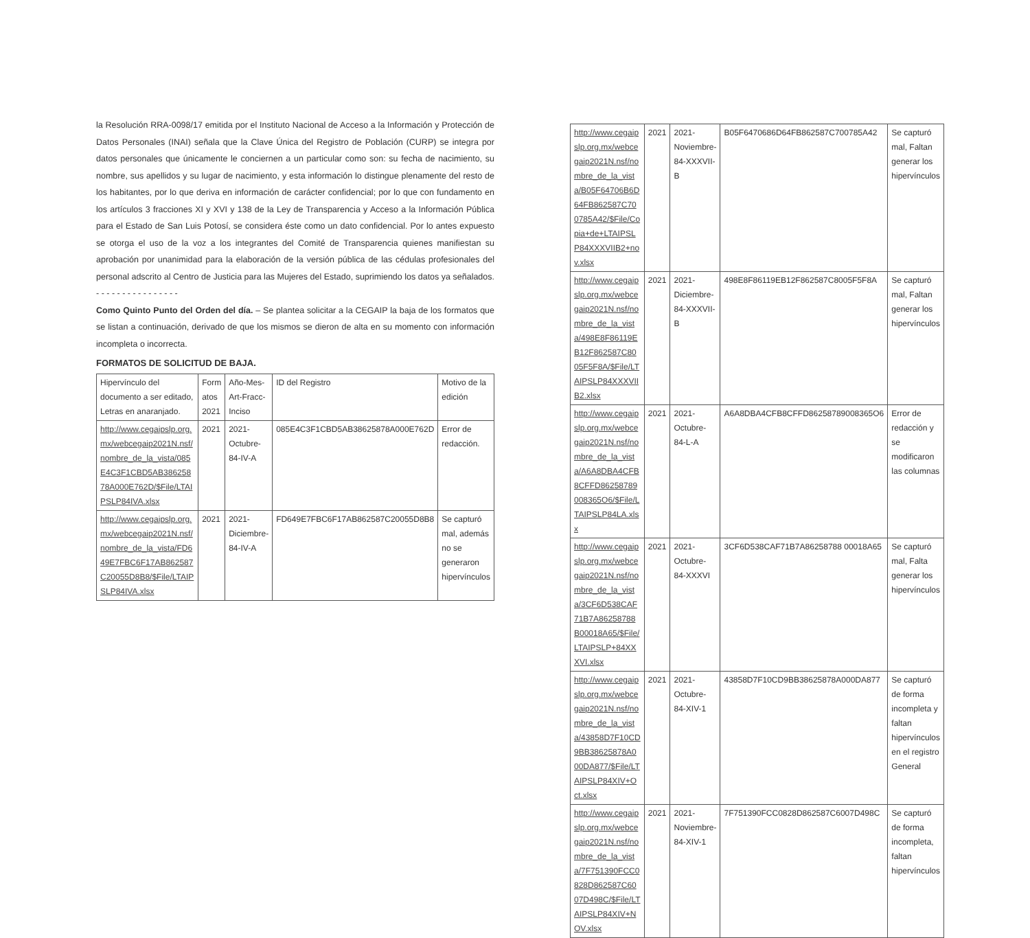la Resolución RRA-0098/17 emitida por el Instituto Nacional de Acceso a la Información y Protección de Datos Personales (INAI) señala que la Clave Única del Registro de Población (CURP) se integra por datos personales que únicamente le conciernen a un particular como son: su fecha de nacimiento, su nombre, sus apellidos y su lugar de nacimiento, y esta información lo distingue plenamente del resto de los habitantes, por lo que deriva en información de carácter confidencial; por lo que con fundamento en los artículos 3 fracciones XI y XVI y 138 de la Ley de Transparencia y Acceso a la Información Pública para el Estado de San Luis Potosí, se considera éste como un dato confidencial. Por lo antes expuesto se otorga el uso de la voz a los integrantes del Comité de Transparencia quienes manifiestan su aprobación por unanimidad para la elaboración de la versión pública de las cédulas profesionales del personal adscrito al Centro de Justicia para las Mujeres del Estado, suprimiendo los datos ya señalados. - - - - - - - - - - - - - - - -
Como Quinto Punto del Orden del día. – Se plantea solicitar a la CEGAIP la baja de los formatos que se listan a continuación, derivado de que los mismos se dieron de alta en su momento con información incompleta o incorrecta.
FORMATOS DE SOLICITUD DE BAJA.
| Hipervínculo del documento a ser editado, Letras en anaranjado. | Form atos 2021 | Año-Mes-Art-Fracc-Inciso | ID del Registro | Motivo de la edición |
| --- | --- | --- | --- | --- |
| http://www.cegaipslp.org.mx/webcegaip2021N.nsf/nombre_de_la_vista/085E4C3F1CBD5AB38625878A000E762D/$File/LTAIPSLP84IVA.xlsx | 2021 | 2021-Octubre-84-IV-A | 085E4C3F1CBD5AB38625878A000E762D | Error de redacción. |
| http://www.cegaipslp.org.mx/webcegaip2021N.nsf/nombre_de_la_vista/FD649E7FBC6F17AB862587C20055D8B8/$File/LTAIPSLP84IVA.xlsx | 2021 | 2021-Diciembre-84-IV-A | FD649E7FBC6F17AB862587C20055D8B8 | Se capturó mal, además no se generaron hipervínculos |
| http://www.cegaipslp.org.mx/webcegaip2021N.nsf/nombre_de_la_vista/B05F64706B6D64FB862587C700785A42/$File/Copia+de+LTAIPSLP84XXXVIIB2+nov.xlsx | 2021 | 2021-Noviembre-84-XXXVII-B | B05F6470686D64FB862587C700785A42 | Se capturó mal, Faltan generar los hipervínculos |
| http://www.cegaipslp.org.mx/webcegaip2021N.nsf/nombre_de_la_vista/498E8F86119EB12F862587C8005F5F8A/$File/LTAIPSLP84XXXVIIB2.xlsx | 2021 | 2021-Diciembre-84-XXXVII-B | 498E8F86119EB12F862587C8005F5F8A | Se capturó mal, Faltan generar los hipervínculos |
| http://www.cegaipslp.org.mx/webcegaip2021N.nsf/nombre_de_la_vista/A6A8DBA4CFB8CFFD86258789008365O6/$File/LTAIPSLP84LA.xlsx | 2021 | 2021-Octubre-84-L-A | A6A8DBA4CFB8CFFD86258789008365O6 | Error de redacción y se modificaron las columnas |
| http://www.cegaipslp.org.mx/webcegaip2021N.nsf/nombre_de_la_vista/3CF6D538CAF71B7A86258788B00018A65/$File/LTAIPSLP+84XXXVI.xlsx | 2021 | 2021-Octubre-84-XXXVI | 3CF6D538CAF71B7A86258788 00018A65 | Se capturó mal, Falta generar los hipervínculos |
| http://www.cegaipslp.org.mx/webcegaip2021N.nsf/nombre_de_la_vista/43858D7F10CD9BB38625878A000DA877/$File/LTAIPSLP84XIV+Oct.xlsx | 2021 | 2021-Octubre-84-XIV-1 | 43858D7F10CD9BB38625878A000DA877 | Se capturó de forma incompleta y faltan hipervínculos en el registro General |
| http://www.cegaipslp.org.mx/webcegaip2021N.nsf/nombre_de_la_vista/7F751390FCC0828D862587C6007D498C/$File/LTAIPSLP84XIV+NOV.xlsx | 2021 | 2021-Noviembre-84-XIV-1 | 7F751390FCC0828D862587C6007D498C | Se capturó de forma incompleta, faltan hipervínculos |